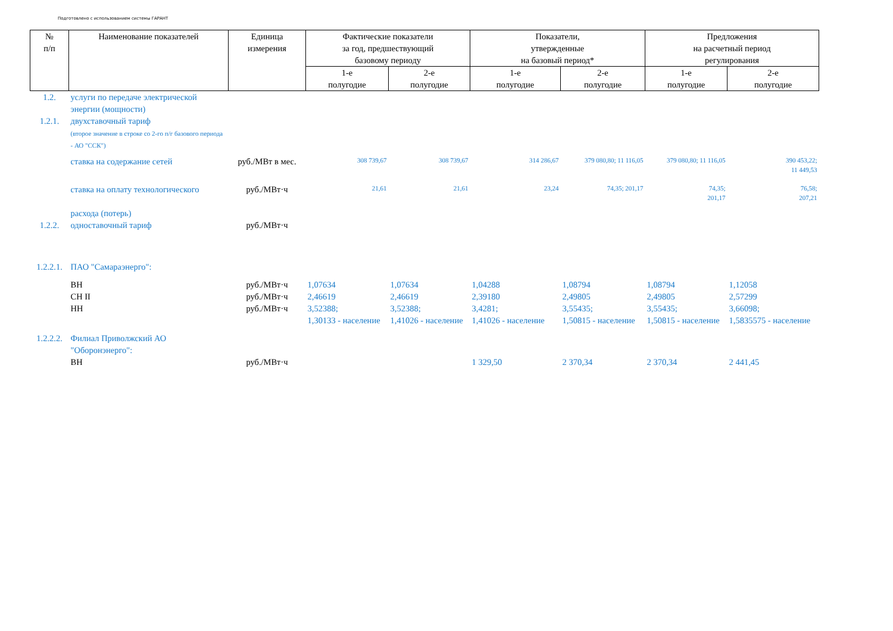Подготовлено с использованием системы ГАРАНТ
| № п/п | Наименование показателей | Единица измерения | Фактические показатели за год, предшествующий базовому периоду | | Показатели, утвержденные на базовый период* | | Предложения на расчетный период регулирования | |
| --- | --- | --- | --- | --- | --- | --- | --- | --- |
| | | | 1-е полугодие | 2-е полугодие | 1-е полугодие | 2-е полугодие | 1-е полугодие | 2-е полугодие |
| 1.2. | услуги по передаче электрической энергии (мощности) | | | | | | | |
| 1.2.1. | двухставочный тариф (второе значение в строке со 2-го п/г базового периода - АО "ССК") | | | | | | | |
| | ставка на содержание сетей | руб./МВт в мес. | 308 739,67 | 308 739,67 | 314 286,67 | 379 080,80; 11 116,05 | 379 080,80; 11 116,05 | 390 453,22; 11 449,53 |
| | ставка на оплату технологического расхода (потерь) | руб./МВт·ч | 21,61 | 21,61 | 23,24 | 74,35; 201,17 | 74,35; 201,17 | 76,58; 207,21 |
| 1.2.2. | одноставочный тариф | руб./МВт·ч | | | | | | |
| 1.2.2.1. | ПАО "Самараэнерго": | | | | | | | |
| | ВН | руб./МВт·ч | 1,07634 | 1,07634 | 1,04288 | 1,08794 | 1,08794 | 1,12058 |
| | СН II | руб./МВт·ч | 2,46619 | 2,46619 | 2,39180 | 2,49805 | 2,49805 | 2,57299 |
| | НН | руб./МВт·ч | 3,52388; 1,30133 - население | 3,52388; 1,41026 - население | 3,4281; 1,41026 - население | 3,55435; 1,50815 - население | 3,55435; 1,50815 - население | 3,66098; 1,5835575 - население |
| 1.2.2.2. | Филиал Приволжский АО "Оборонэнерго": | | | | | | | |
| | ВН | руб./МВт·ч | | | 1 329,50 | 2 370,34 | 2 370,34 | 2 441,45 |